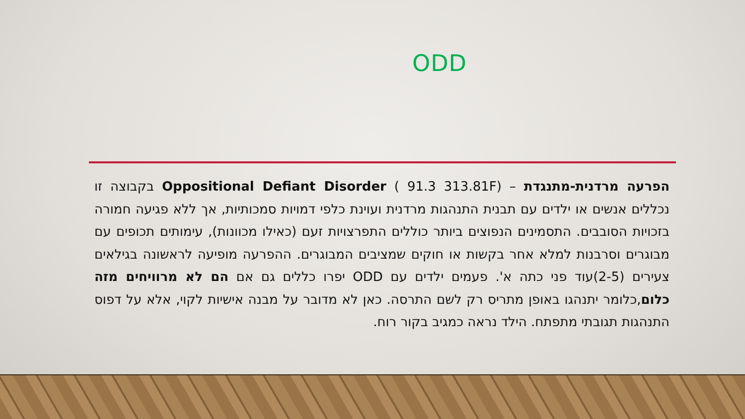ODD
הפרעה מרדנית-מתנגדת – Oppositional Defiant Disorder ( 91.3 313.81F) בקבוצה זו נכללים אנשים או ילדים עם תבנית התנהגות מרדנית ועוינת כלפי דמויות סמכותיות, אך ללא פגיעה חמורה בזכויות הסובבים. התסמינים הנפוצים ביותר כוללים התפרצויות זעם (כאילו מכוונות), עימותים תכופים עם מבוגרים וסרבנות למלא אחר בקשות או חוקים שמציבים המבוגרים. ההפרעה מופיעה לראשונה בגילאים צעירים (2-5)עוד פני כתה א'. פעמים ילדים עם ODD יפרו כללים גם אם הם לא מרוויחים מזה כלום,כלומר יתנהגו באופן מתריס רק לשם התרסה. כאן לא מדובר על מבנה אישיות לקוי, אלא על דפוס התנהגות תגובתי מתפתח. הילד נראה כמגיב בקור רוח.